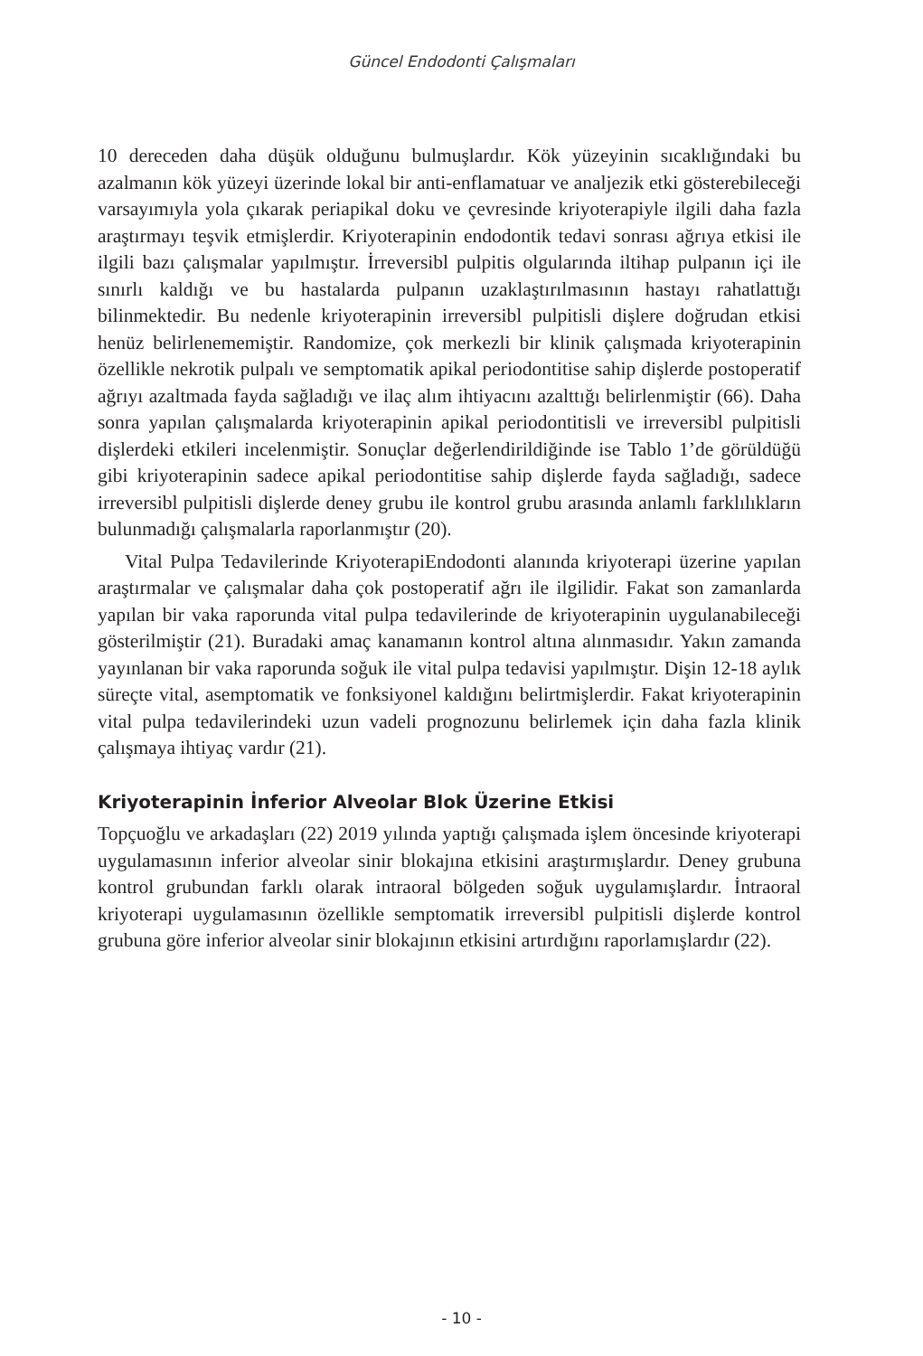Güncel Endodonti Çalışmaları
10 dereceden daha düşük olduğunu bulmuşlardır. Kök yüzeyinin sıcaklığındaki bu azalmanın kök yüzeyi üzerinde lokal bir anti-enflamatuar ve analjezik etki gösterebileceği varsayımıyla yola çıkarak periapikal doku ve çevresinde kriyoterapiyle ilgili daha fazla araştırmayı teşvik etmişlerdir. Kriyoterapinin endodontik tedavi sonrası ağrıya etkisi ile ilgili bazı çalışmalar yapılmıştır. İrreversibl pulpitis olgularında iltihap pulpanın içi ile sınırlı kaldığı ve bu hastalarda pulpanın uzaklaştırılmasının hastayı rahatlattığı bilinmektedir. Bu nedenle kriyoterapinin irreversibl pulpitisli dişlere doğrudan etkisi henüz belirlenememiştir. Randomize, çok merkezli bir klinik çalışmada kriyoterapinin özellikle nekrotik pulpalı ve semptomatik apikal periodontitise sahip dişlerde postoperatif ağrıyı azaltmada fayda sağladığı ve ilaç alım ihtiyacını azalttığı belirlenmiştir (66). Daha sonra yapılan çalışmalarda kriyoterapinin apikal periodontitisli ve irreversibl pulpitisli dişlerdeki etkileri incelenmiştir. Sonuçlar değerlendirildiğinde ise Tablo 1’de görüldüğü gibi kriyoterapinin sadece apikal periodontitise sahip dişlerde fayda sağladığı, sadece irreversibl pulpitisli dişlerde deney grubu ile kontrol grubu arasında anlamlı farklılıkların bulunmadığı çalışmalarla raporlanmıştır (20).
Vital Pulpa Tedavilerinde KriyoterapiEndodonti alanında kriyoterapi üzerine yapılan araştırmalar ve çalışmalar daha çok postoperatif ağrı ile ilgilidir. Fakat son zamanlarda yapılan bir vaka raporunda vital pulpa tedavilerinde de kriyoterapinin uygulanabileceği gösterilmiştir (21). Buradaki amaç kanamanın kontrol altına alınmasıdır. Yakın zamanda yayınlanan bir vaka raporunda soğuk ile vital pulpa tedavisi yapılmıştır. Dişin 12-18 aylık süreçte vital, asemptomatik ve fonksiyonel kaldığını belirtmişlerdir. Fakat kriyoterapinin vital pulpa tedavilerindeki uzun vadeli prognozunu belirlemek için daha fazla klinik çalışmaya ihtiyaç vardır (21).
Kriyoterapinin İnferior Alveolar Blok Üzerine Etkisi
Topçuoğlu ve arkadaşları (22) 2019 yılında yaptığı çalışmada işlem öncesinde kriyoterapi uygulamasının inferior alveolar sinir blokajına etkisini araştırmışlardır. Deney grubuna kontrol grubundan farklı olarak intraoral bölgeden soğuk uygulamışlardır. İntraoral kriyoterapi uygulamasının özellikle semptomatik irreversibl pulpitisli dişlerde kontrol grubuna göre inferior alveolar sinir blokajının etkisini artırdığını raporlamışlardır (22).
- 10 -